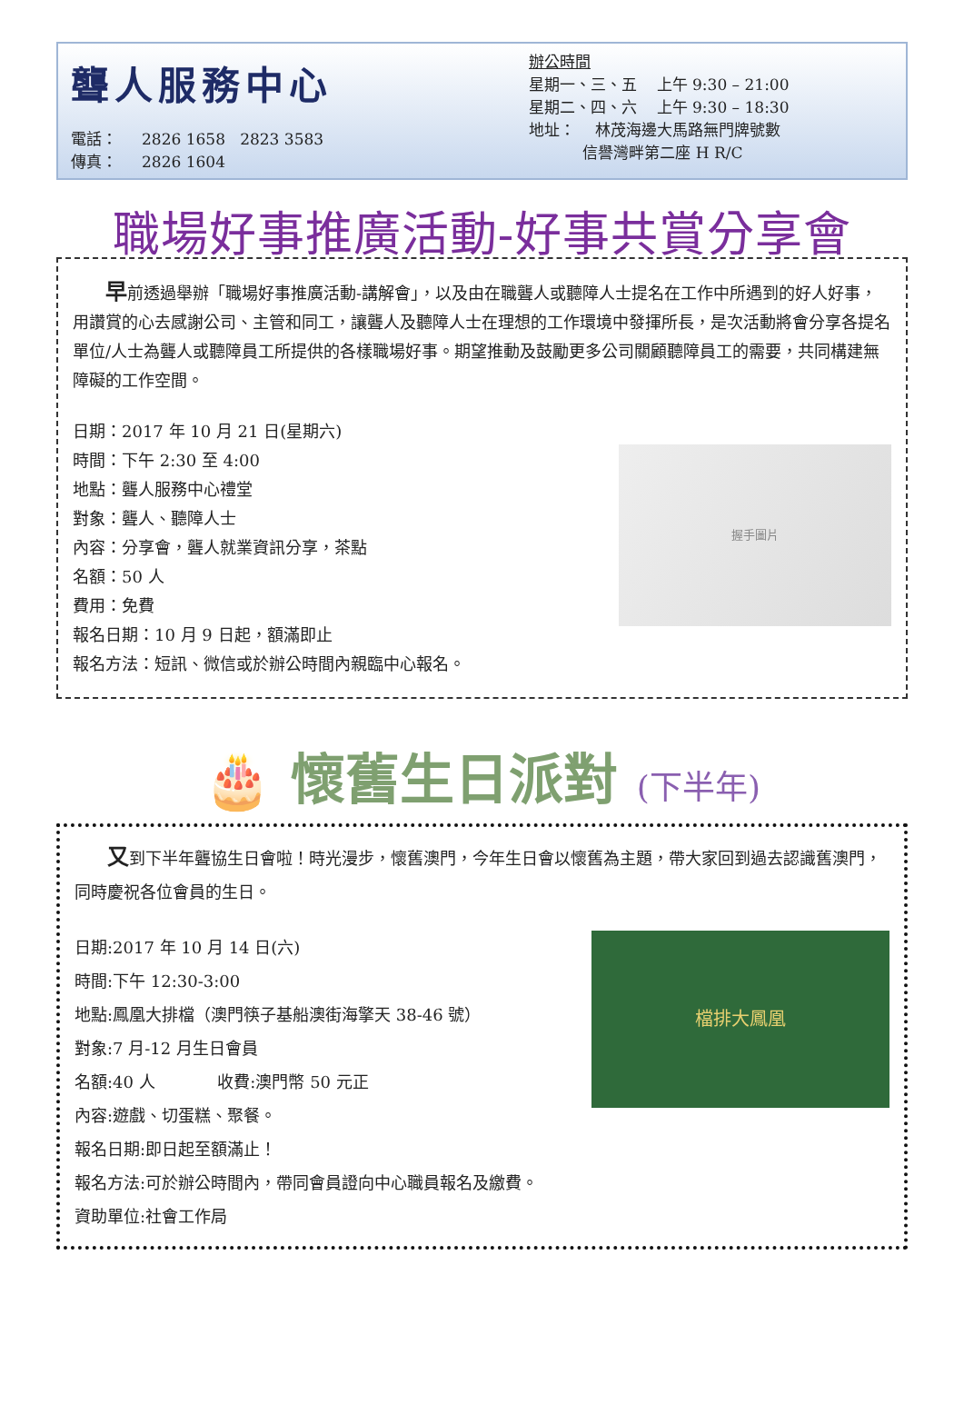聾人服務中心
電話： 2826 1658 2823 3583
傳真： 2826 1604
辦公時間
星期一、三、五 上午 9:30 – 21:00
星期二、四、六 上午 9:30 – 18:30
地址： 林茂海邊大馬路無門牌號數
信譽灣畔第二座 H R/C
職場好事推廣活動-好事共賞分享會
早前透過舉辦「職場好事推廣活動-講解會」，以及由在職聾人或聽障人士提名在工作中所遇到的好人好事，用讚賞的心去感謝公司、主管和同工，讓聾人及聽障人士在理想的工作環境中發揮所長，是次活動將會分享各提名單位/人士為聾人或聽障員工所提供的各樣職場好事。期望推動及鼓勵更多公司關顧聽障員工的需要，共同構建無障礙的工作空間。
日期：2017 年 10 月 21 日(星期六)
時間：下午 2:30 至 4:00
地點：聾人服務中心禮堂
對象：聾人、聽障人士
內容：分享會，聾人就業資訊分享，茶點
名額：50 人
費用：免費
報名日期：10 月 9 日起，額滿即止
報名方法：短訊、微信或於辦公時間內親臨中心報名。
握手圖片
🎂 懷舊生日派對 (下半年)
又到下半年聾協生日會啦！時光漫步，懷舊澳門，今年生日會以懷舊為主題，帶大家回到過去認識舊澳門，同時慶祝各位會員的生日。
日期:2017 年 10 月 14 日(六)
時間:下午 12:30-3:00
地點:鳳凰大排檔（澳門筷子基船澳街海擎天 38-46 號）
對象:7 月-12 月生日會員
名額:40 人 收費:澳門幣 50 元正
內容:遊戲、切蛋糕、聚餐。
報名日期:即日起至額滿止！
報名方法:可於辦公時間內，帶同會員證向中心職員報名及繳費。
資助單位:社會工作局
檔排大鳳凰